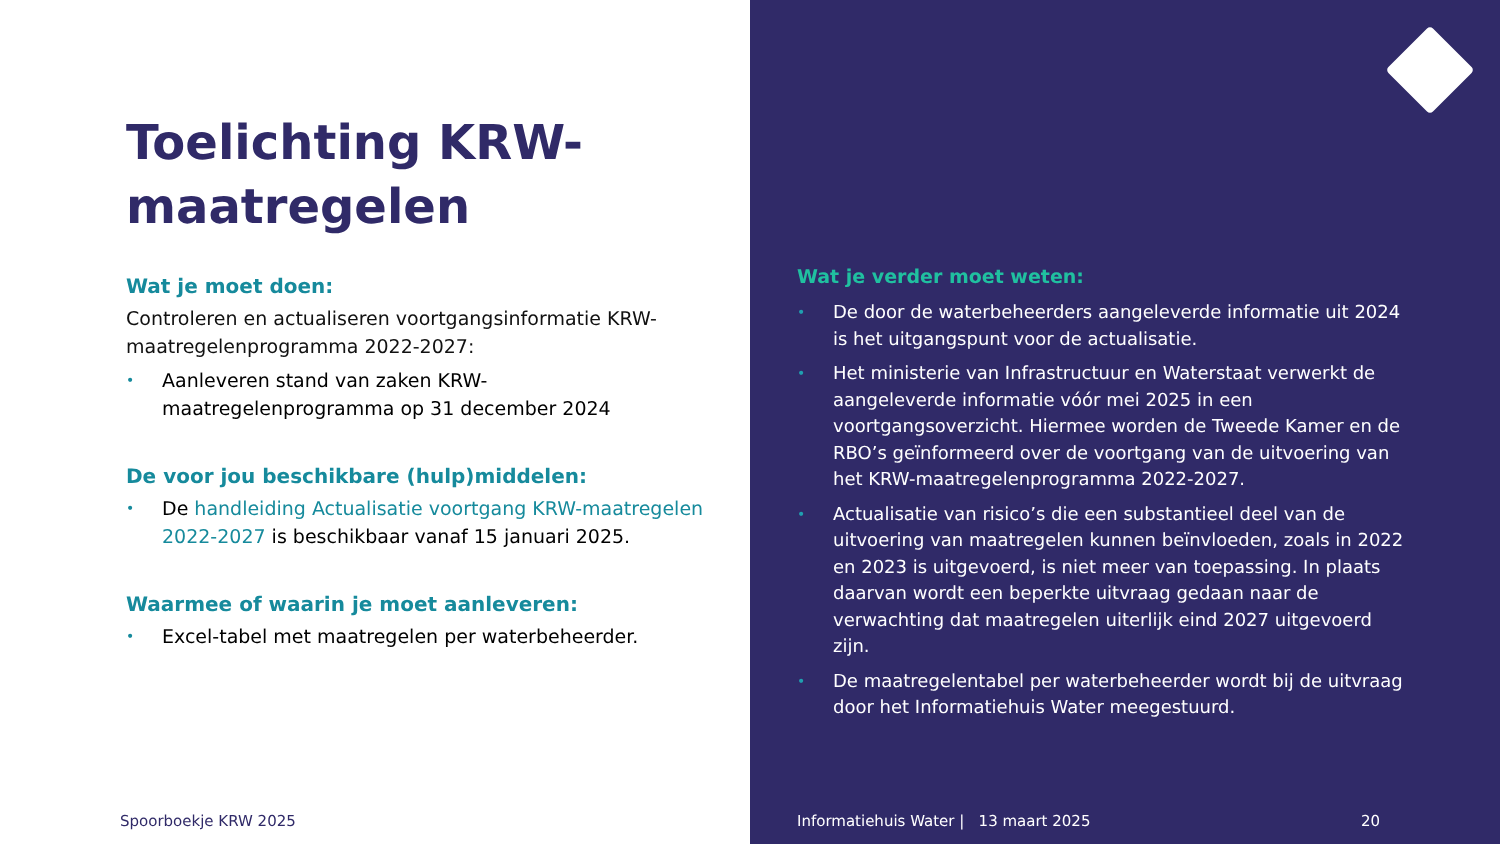Toelichting KRW-maatregelen
Wat je moet doen:
Controleren en actualiseren voortgangsinformatie KRW-maatregelenprogramma 2022-2027:
• Aanleveren stand van zaken KRW-maatregelenprogramma op 31 december 2024
De voor jou beschikbare (hulp)middelen:
• De handleiding Actualisatie voortgang KRW-maatregelen 2022-2027 is beschikbaar vanaf 15 januari 2025.
Waarmee of waarin je moet aanleveren:
• Excel-tabel met maatregelen per waterbeheerder.
Spoorboekje KRW 2025
Wat je verder moet weten:
• De door de waterbeheerders aangeleverde informatie uit 2024 is het uitgangspunt voor de actualisatie.
• Het ministerie van Infrastructuur en Waterstaat verwerkt de aangeleverde informatie vóór mei 2025 in een voortgangsoverzicht. Hiermee worden de Tweede Kamer en de RBO’s geïnformeerd over de voortgang van de uitvoering van het KRW-maatregelenprogramma 2022-2027.
• Actualisatie van risico’s die een substantieel deel van de uitvoering van maatregelen kunnen beïnvloeden, zoals in 2022 en 2023 is uitgevoerd, is niet meer van toepassing. In plaats daarvan wordt een beperkte uitvraag gedaan naar de verwachting dat maatregelen uiterlijk eind 2027 uitgevoerd zijn.
• De maatregelentabel per waterbeheerder wordt bij de uitvraag door het Informatiehuis Water meegestuurd.
Informatiehuis Water | 13 maart 2025
20